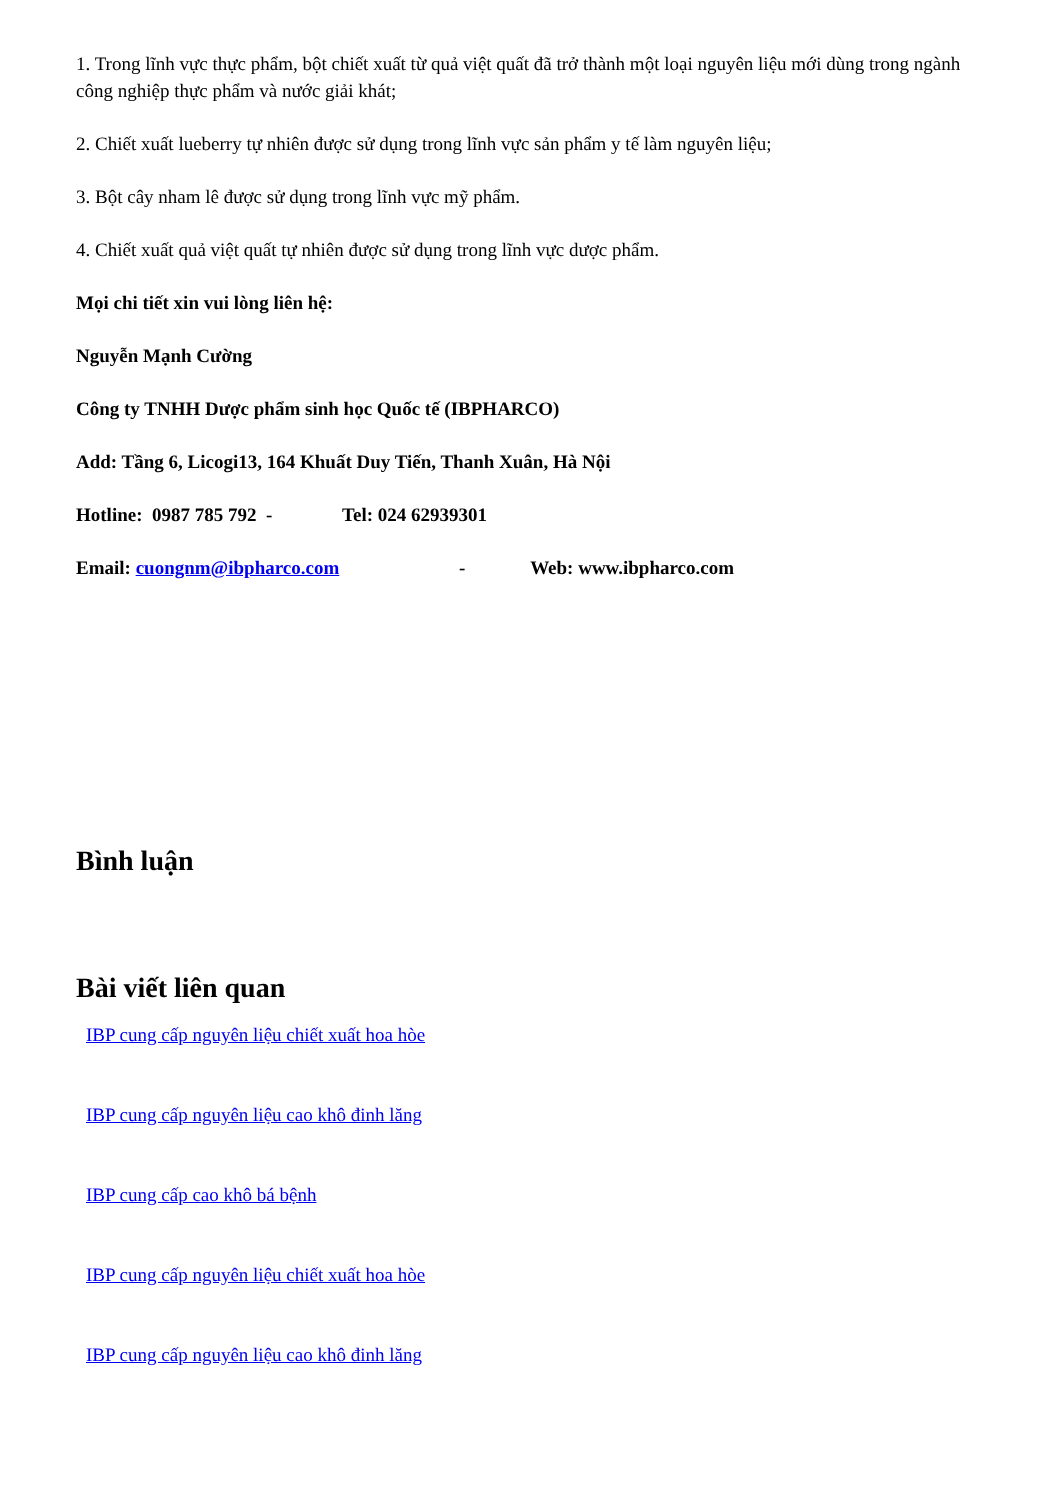1. Trong lĩnh vực thực phẩm, bột chiết xuất từ quả việt quất đã trở thành một loại nguyên liệu mới dùng trong ngành công nghiệp thực phẩm và nước giải khát;
2. Chiết xuất lueberry tự nhiên được sử dụng trong lĩnh vực sản phẩm y tế làm nguyên liệu;
3. Bột cây nham lê được sử dụng trong lĩnh vực mỹ phẩm.
4. Chiết xuất quả việt quất tự nhiên được sử dụng trong lĩnh vực dược phẩm.
Mọi chi tiết xin vui lòng liên hệ:
Nguyễn Mạnh Cường
Công ty TNHH Dược phẩm sinh học Quốc tế (IBPHARCO)
Add: Tầng 6, Licogi13, 164 Khuất Duy Tiến, Thanh Xuân, Hà Nội
Hotline: 0987 785 792 - Tel: 024 62939301
Email: cuongnm@ibpharco.com - Web: www.ibpharco.com
Bình luận
Bài viết liên quan
IBP cung cấp nguyên liệu chiết xuất hoa hòe
IBP cung cấp nguyên liệu cao khô đinh lăng
IBP cung cấp cao khô bá bệnh
IBP cung cấp nguyên liệu chiết xuất hoa hòe
IBP cung cấp nguyên liệu cao khô đinh lăng